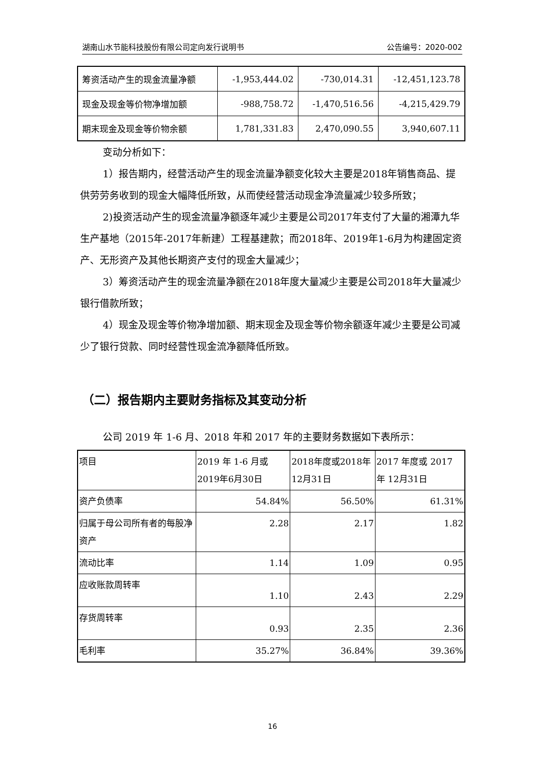湖南山水节能科技股份有限公司定向发行说明书 公告编号：2020-002
| 筹资活动产生的现金流量净额 | -1,953,444.02 | -730,014.31 | -12,451,123.78 |
| 现金及现金等价物净增加额 | -988,758.72 | -1,470,516.56 | -4,215,429.79 |
| 期末现金及现金等价物余额 | 1,781,331.83 | 2,470,090.55 | 3,940,607.11 |
变动分析如下：
1）报告期内，经营活动产生的现金流量净额变化较大主要是2018年销售商品、提供劳劳务收到的现金大幅降低所致，从而使经营活动现金净流量减少较多所致；
2)投资活动产生的现金流量净额逐年减少主要是公司2017年支付了大量的湘潭九华生产基地（2015年-2017年新建）工程基建款；而2018年、2019年1-6月为构建固定资产、无形资产及其他长期资产支付的现金大量减少；
3）筹资活动产生的现金流量净额在2018年度大量减少主要是公司2018年大量减少银行借款所致；
4）现金及现金等价物净增加额、期末现金及现金等价物余额逐年减少主要是公司减少了银行贷款、同时经营性现金流净额降低所致。
（二）报告期内主要财务指标及其变动分析
公司 2019 年 1-6 月、2018 年和 2017 年的主要财务数据如下表所示：
| 项目 | 2019 年 1-6 月或 2019年6月30日 | 2018年度或2018年 12月31日 | 2017 年度或 2017 年 12月31日 |
| 资产负债率 | 54.84% | 56.50% | 61.31% |
| 归属于母公司所有者的每股净资产 | 2.28 | 2.17 | 1.82 |
| 流动比率 | 1.14 | 1.09 | 0.95 |
| 应收账款周转率 | 1.10 | 2.43 | 2.29 |
| 存货周转率 | 0.93 | 2.35 | 2.36 |
| 毛利率 | 35.27% | 36.84% | 39.36% |
16